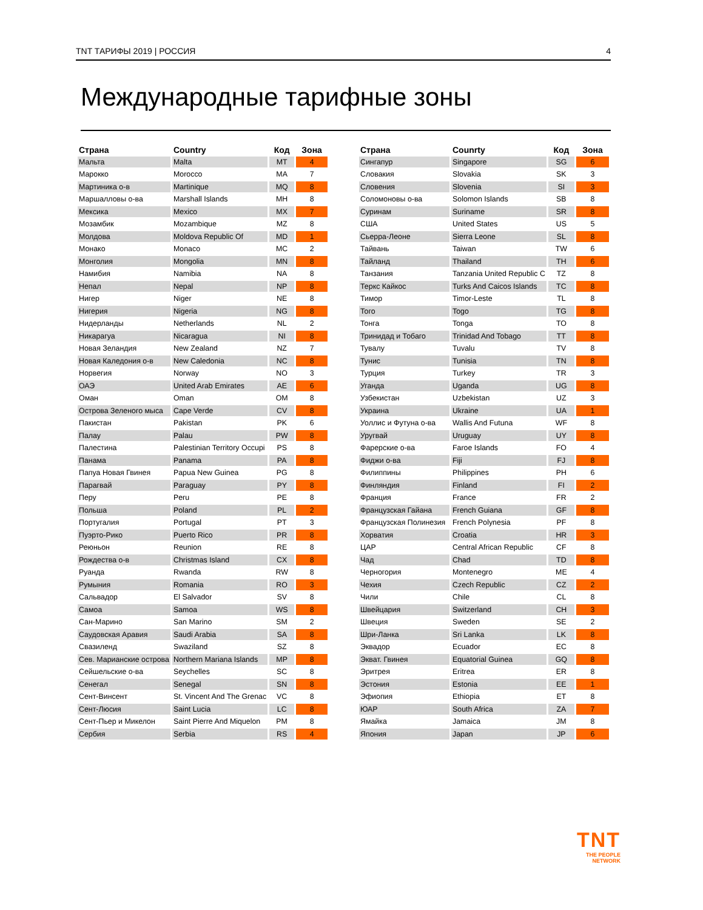TNT ТАРИФЫ 2019 | РОССИЯ 4
Международные тарифные зоны
| Страна | Country | Код | Зона |
| --- | --- | --- | --- |
| Мальта | Malta | MT | 4 |
| Марокко | Morocco | MA | 7 |
| Мартиника о-в | Martinique | MQ | 8 |
| Маршалловы о-ва | Marshall Islands | MH | 8 |
| Мексика | Mexico | MX | 7 |
| Мозамбик | Mozambique | MZ | 8 |
| Молдова | Moldova Republic Of | MD | 1 |
| Монако | Monaco | MC | 2 |
| Монголия | Mongolia | MN | 8 |
| Намибия | Namibia | NA | 8 |
| Непал | Nepal | NP | 8 |
| Нигер | Niger | NE | 8 |
| Нигерия | Nigeria | NG | 8 |
| Нидерланды | Netherlands | NL | 2 |
| Никарагуа | Nicaragua | NI | 8 |
| Новая Зеландия | New Zealand | NZ | 7 |
| Новая Каледония о-в | New Caledonia | NC | 8 |
| Норвегия | Norway | NO | 3 |
| ОАЭ | United Arab Emirates | AE | 6 |
| Оман | Oman | OM | 8 |
| Острова Зеленого мыса | Cape Verde | CV | 8 |
| Пакистан | Pakistan | PK | 6 |
| Палау | Palau | PW | 8 |
| Палестина | Palestinian Territory Occupi | PS | 8 |
| Панама | Panama | PA | 8 |
| Папуа Новая Гвинея | Papua New Guinea | PG | 8 |
| Парагвай | Paraguay | PY | 8 |
| Перу | Peru | PE | 8 |
| Польша | Poland | PL | 2 |
| Португалия | Portugal | PT | 3 |
| Пуэрто-Рико | Puerto Rico | PR | 8 |
| Реюньон | Reunion | RE | 8 |
| Рождества о-в | Christmas Island | CX | 8 |
| Руанда | Rwanda | RW | 8 |
| Румыния | Romania | RO | 3 |
| Сальвадор | El Salvador | SV | 8 |
| Самоа | Samoa | WS | 8 |
| Сан-Марино | San Marino | SM | 2 |
| Саудовская Аравия | Saudi Arabia | SA | 8 |
| Свазиленд | Swaziland | SZ | 8 |
| Сев. Марианские острова | Northern Mariana Islands | MP | 8 |
| Сейшельские о-ва | Seychelles | SC | 8 |
| Сенегал | Senegal | SN | 8 |
| Сент-Винсент | St. Vincent And The Grenac | VC | 8 |
| Сент-Люсия | Saint Lucia | LC | 8 |
| Сент-Пьер и Микелон | Saint Pierre And Miquelon | PM | 8 |
| Сербия | Serbia | RS | 4 |
| Страна | Counrty | Код | Зона |
| --- | --- | --- | --- |
| Сингапур | Singapore | SG | 6 |
| Словакия | Slovakia | SK | 3 |
| Словения | Slovenia | SI | 3 |
| Соломоновы о-ва | Solomon Islands | SB | 8 |
| Суринам | Suriname | SR | 8 |
| США | United States | US | 5 |
| Сьерра-Леоне | Sierra Leone | SL | 8 |
| Тайвань | Taiwan | TW | 6 |
| Тайланд | Thailand | TH | 6 |
| Танзания | Tanzania United Republic C | TZ | 8 |
| Теркс Кайкос | Turks And Caicos Islands | TC | 8 |
| Тимор | Timor-Leste | TL | 8 |
| Того | Togo | TG | 8 |
| Тонга | Tonga | TO | 8 |
| Тринидад и Тобаго | Trinidad And Tobago | TT | 8 |
| Тувалу | Tuvalu | TV | 8 |
| Тунис | Tunisia | TN | 8 |
| Турция | Turkey | TR | 3 |
| Уганда | Uganda | UG | 8 |
| Узбекистан | Uzbekistan | UZ | 3 |
| Украина | Ukraine | UA | 1 |
| Уоллис и Футуна о-ва | Wallis And Futuna | WF | 8 |
| Уругвай | Uruguay | UY | 8 |
| Фарерские о-ва | Faroe Islands | FO | 4 |
| Фиджи о-ва | Fiji | FJ | 8 |
| Филиппины | Philippines | PH | 6 |
| Финляндия | Finland | FI | 2 |
| Франция | France | FR | 2 |
| Французская Гайана | French Guiana | GF | 8 |
| Французская Полинезия | French Polynesia | PF | 8 |
| Хорватия | Croatia | HR | 3 |
| ЦАР | Central African Republic | CF | 8 |
| Чад | Chad | TD | 8 |
| Черногория | Montenegro | ME | 4 |
| Чехия | Czech Republic | CZ | 2 |
| Чили | Chile | CL | 8 |
| Швейцария | Switzerland | CH | 3 |
| Швеция | Sweden | SE | 2 |
| Шри-Ланка | Sri Lanka | LK | 8 |
| Эквадор | Ecuador | EC | 8 |
| Экват. Гвинея | Equatorial Guinea | GQ | 8 |
| Эритрея | Eritrea | ER | 8 |
| Эстония | Estonia | EE | 1 |
| Эфиопия | Ethiopia | ET | 8 |
| ЮАР | South Africa | ZA | 7 |
| Ямайка | Jamaica | JM | 8 |
| Япония | Japan | JP | 6 |
TNT
THE PEOPLE
NETWORK